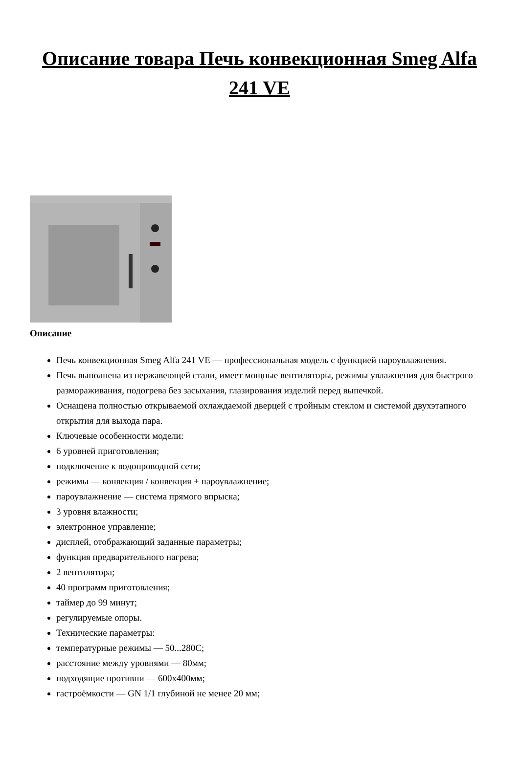Описание товара Печь конвекционная Smeg Alfa 241 VE
Описание
Печь конвекционная Smeg Alfa 241 VE — профессиональная модель с функцией пароувлажнения.
Печь выполнена из нержавеющей стали, имеет мощные вентиляторы, режимы увлажнения для быстрого размораживания, подогрева без засыхания, глазирования изделий перед выпечкой.
Оснащена полностью открываемой охлаждаемой дверцей с тройным стеклом и системой двухэтапного открытия для выхода пара.
Ключевые особенности модели:
6 уровней приготовления;
подключение к водопроводной сети;
режимы — конвекция / конвекция + пароувлажнение;
пароувлажнение — система прямого впрыска;
3 уровня влажности;
электронное управление;
дисплей, отображающий заданные параметры;
функция предварительного нагрева;
2 вентилятора;
40 программ приготовления;
таймер до 99 минут;
регулируемые опоры.
Технические параметры:
температурные режимы — 50...280С;
расстояние между уровнями — 80мм;
подходящие противни — 600x400мм;
гастроёмкости — GN 1/1 глубиной не менее 20 мм;